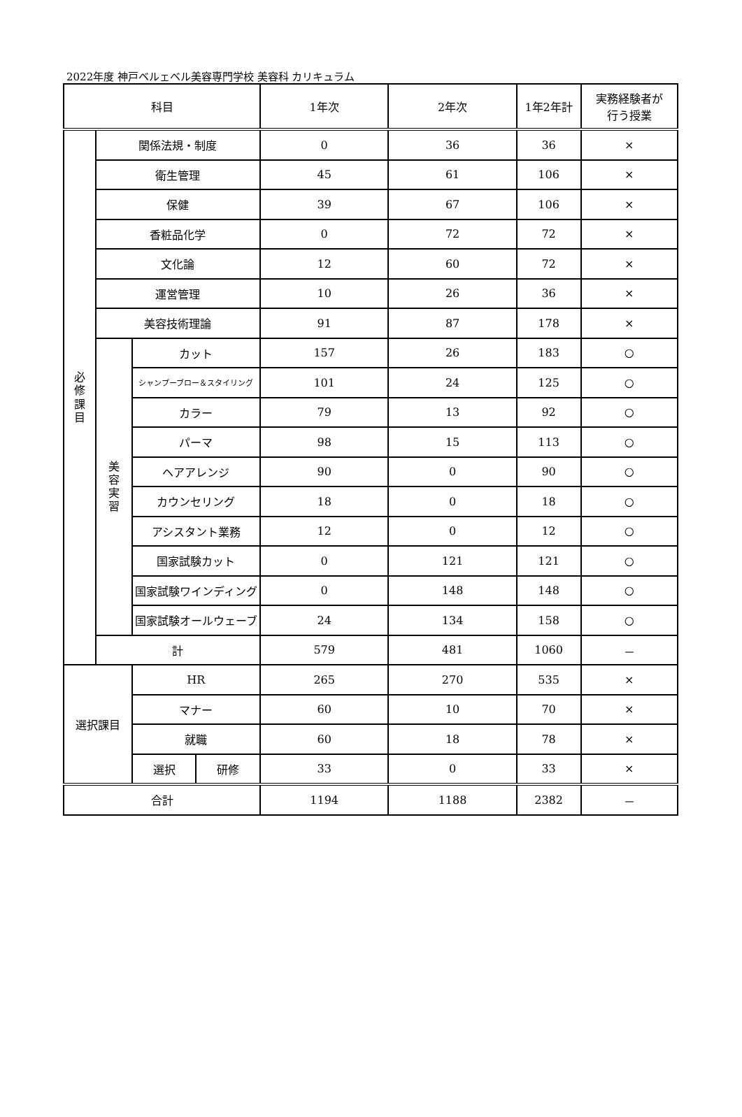2022年度 神戸ベルェベル美容専門学校 美容科 カリキュラム
| 科目 | | | | 1年次 | 2年次 | 1年2年計 | 実務経験者が 行う授業 |
| --- | --- | --- | --- | --- | --- | --- | --- |
| 必 修 課 目 | 関係法規・制度 | | | 0 | 36 | 36 | × |
| | 衛生管理 | | | 45 | 61 | 106 | × |
| | 保健 | | | 39 | 67 | 106 | × |
| | 香粧品化学 | | | 0 | 72 | 72 | × |
| | 文化論 | | | 12 | 60 | 72 | × |
| | 運営管理 | | | 10 | 26 | 36 | × |
| | 美容技術理論 | | | 91 | 87 | 178 | × |
| | 美 容 実 習 | カット | | 157 | 26 | 183 | ○ |
| | | シャンプーブロー＆スタイリング | | 101 | 24 | 125 | ○ |
| | | カラー | | 79 | 13 | 92 | ○ |
| | | パーマ | | 98 | 15 | 113 | ○ |
| | | ヘアアレンジ | | 90 | 0 | 90 | ○ |
| | | カウンセリング | | 18 | 0 | 18 | ○ |
| | | アシスタント業務 | | 12 | 0 | 12 | ○ |
| | | 国家試験カット | | 0 | 121 | 121 | ○ |
| | | 国家試験ワインディング | | 0 | 148 | 148 | ○ |
| | | 国家試験オールウェーブ | | 24 | 134 | 158 | ○ |
| | 計 | | | 579 | 481 | 1060 | － |
| 選択課目 | | HR | | 265 | 270 | 535 | × |
| | | マナー | | 60 | 10 | 70 | × |
| | | 就職 | | 60 | 18 | 78 | × |
| | | 選択 | 研修 | 33 | 0 | 33 | × |
| 合計 | | | | 1194 | 1188 | 2382 | － |